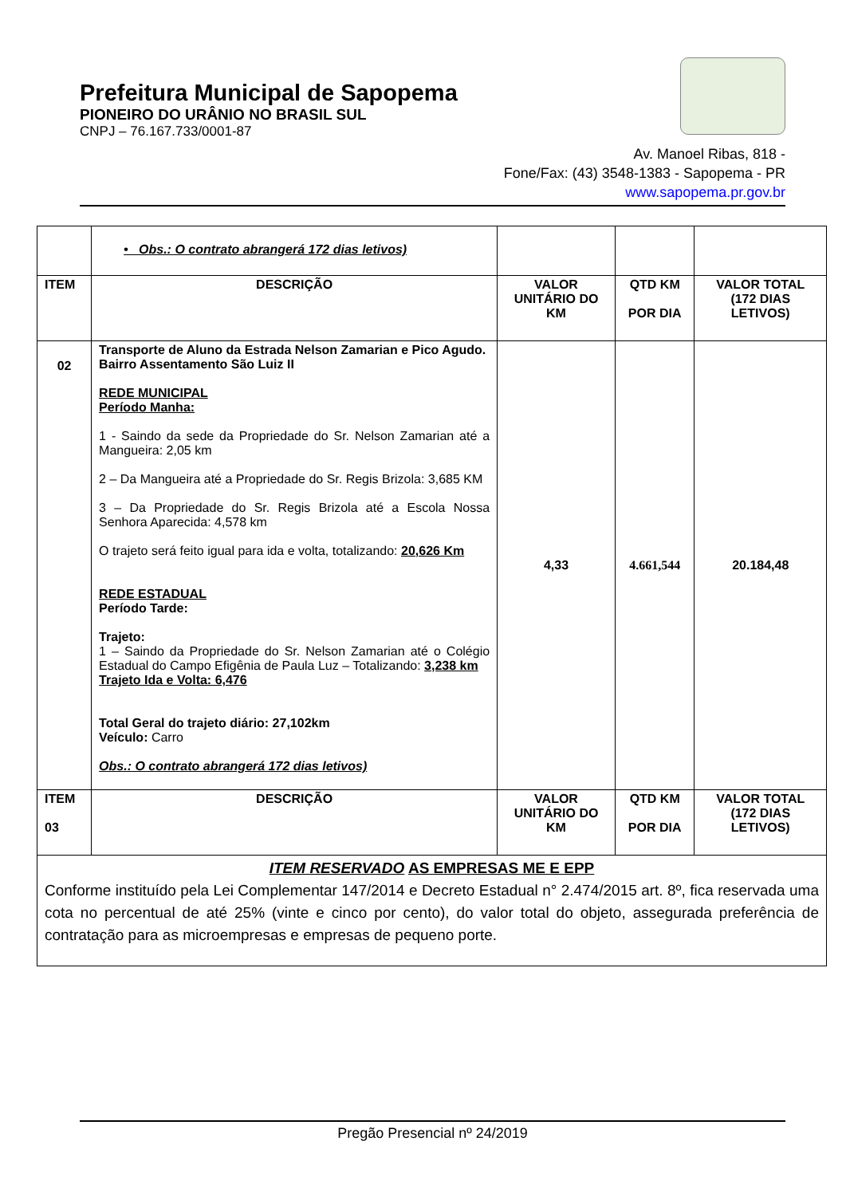Prefeitura Municipal de Sapopema
PIONEIRO DO URÂNIO NO BRASIL SUL
CNPJ – 76.167.733/0001-87
Av. Manoel Ribas, 818 -
Fone/Fax: (43) 3548-1383 - Sapopema - PR
www.sapopema.pr.gov.br
| | • Obs.: O contrato abrangerá 172 dias letivos) | | | |
| ITEM | DESCRIÇÃO | VALOR UNITÁRIO DO KM | QTD KM POR DIA | VALOR TOTAL (172 DIAS LETIVOS) |
| 02 | Transporte de Aluno da Estrada Nelson Zamarian e Pico Agudo. Bairro Assentamento São Luiz II REDE MUNICIPAL Período Manha: 1 - Saindo da sede da Propriedade do Sr. Nelson Zamarian até a Mangueira: 2,05 km 2 – Da Mangueira até a Propriedade do Sr. Regis Brizola: 3,685 KM 3 – Da Propriedade do Sr. Regis Brizola até a Escola Nossa Senhora Aparecida: 4,578 km O trajeto será feito igual para ida e volta, totalizando: 20,626 Km REDE ESTADUAL Período Tarde: Trajeto: 1 – Saindo da Propriedade do Sr. Nelson Zamarian até o Colégio Estadual do Campo Efigênia de Paula Luz – Totalizando: 3,238 km Trajeto Ida e Volta: 6,476 Total Geral do trajeto diário: 27,102km Veículo: Carro Obs.: O contrato abrangerá 172 dias letivos) | 4,33 | 4.661,544 | 20.184,48 |
| ITEM 03 | DESCRIÇÃO | VALOR UNITÁRIO DO KM | QTD KM POR DIA | VALOR TOTAL (172 DIAS LETIVOS) |
| ITEM RESERVADO AS EMPRESAS ME E EPP Conforme instituído pela Lei Complementar 147/2014 e Decreto Estadual n° 2.474/2015 art. 8º, fica reservada uma cota no percentual de até 25% (vinte e cinco por cento), do valor total do objeto, assegurada preferência de contratação para as microempresas e empresas de pequeno porte. | | | | |
Pregão Presencial nº 24/2019